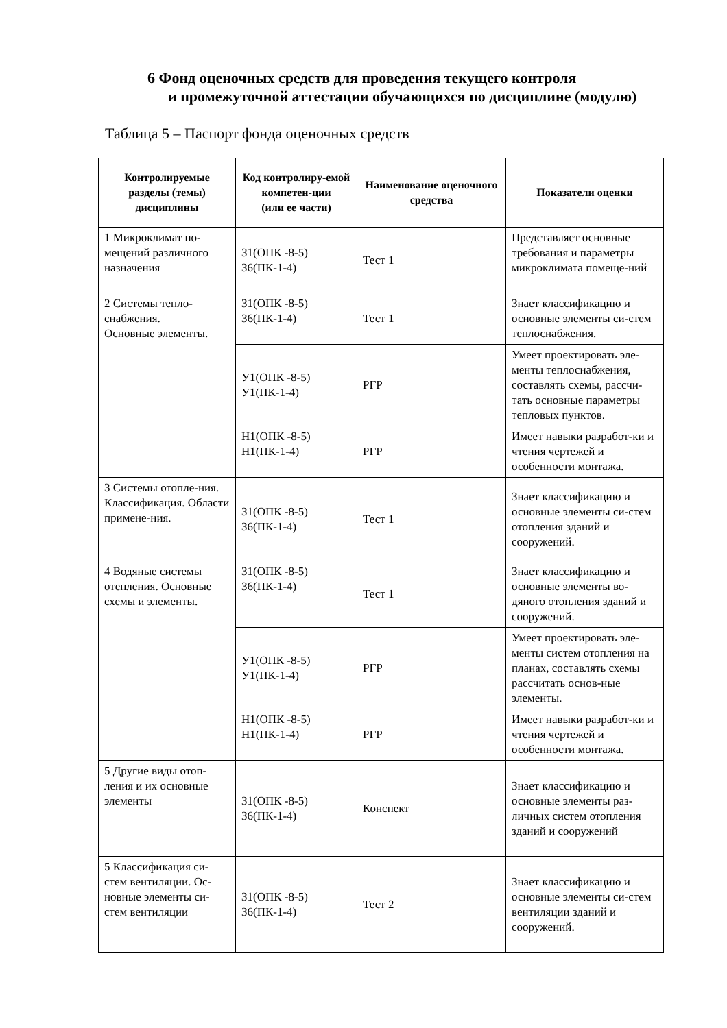6 Фонд оценочных средств для проведения текущего контроля
и промежуточной аттестации обучающихся по дисциплине (модулю)
Таблица 5 – Паспорт фонда оценочных средств
| Контролируемые разделы (темы) дисциплины | Код контролиру-емой компетен-ции (или ее части) | Наименование оценочного средства | Показатели оценки |
| --- | --- | --- | --- |
| 1 Микроклимат по-мещений различного назначения | З1(ОПК -8-5) З6(ПК-1-4) | Тест 1 | Представляет основные требования и параметры микроклимата помеще-ний |
| 2 Системы тепло-снабжения. Основные элементы. | З1(ОПК -8-5) З6(ПК-1-4) | Тест 1 | Знает классификацию и основные элементы си-стем теплоснабжения. |
| | У1(ОПК -8-5) У1(ПК-1-4) | РГР | Умеет проектировать эле-менты теплоснабжения, составлять схемы, рассчи-тать основные параметры тепловых пунктов. |
| | Н1(ОПК -8-5) Н1(ПК-1-4) | РГР | Имеет навыки разработ-ки и чтения чертежей и особенности монтажа. |
| 3 Системы отопле-ния. Классификация. Области примене-ния. | З1(ОПК -8-5) З6(ПК-1-4) | Тест 1 | Знает классификацию и основные элементы си-стем отопления зданий и сооружений. |
| 4 Водяные системы отепления. Основные схемы и элементы. | З1(ОПК -8-5) З6(ПК-1-4) | Тест 1 | Знает классификацию и основные элементы во-дяного отопления зданий и сооружений. |
| | У1(ОПК -8-5) У1(ПК-1-4) | РГР | Умеет проектировать эле-менты систем отопления на планах, составлять схемы рассчитать основ-ные элементы. |
| | Н1(ОПК -8-5) Н1(ПК-1-4) | РГР | Имеет навыки разработ-ки и чтения чертежей и особенности монтажа. |
| 5 Другие виды отоп-ления и их основные элементы | З1(ОПК -8-5) З6(ПК-1-4) | Конспект | Знает классификацию и основные элементы раз-личных систем отопления зданий и сооружений |
| 5 Классификация си-стем вентиляции. Ос-новные элементы си-стем вентиляции | З1(ОПК -8-5) З6(ПК-1-4) | Тест 2 | Знает классификацию и основные элементы си-стем вентиляции зданий и сооружений. |